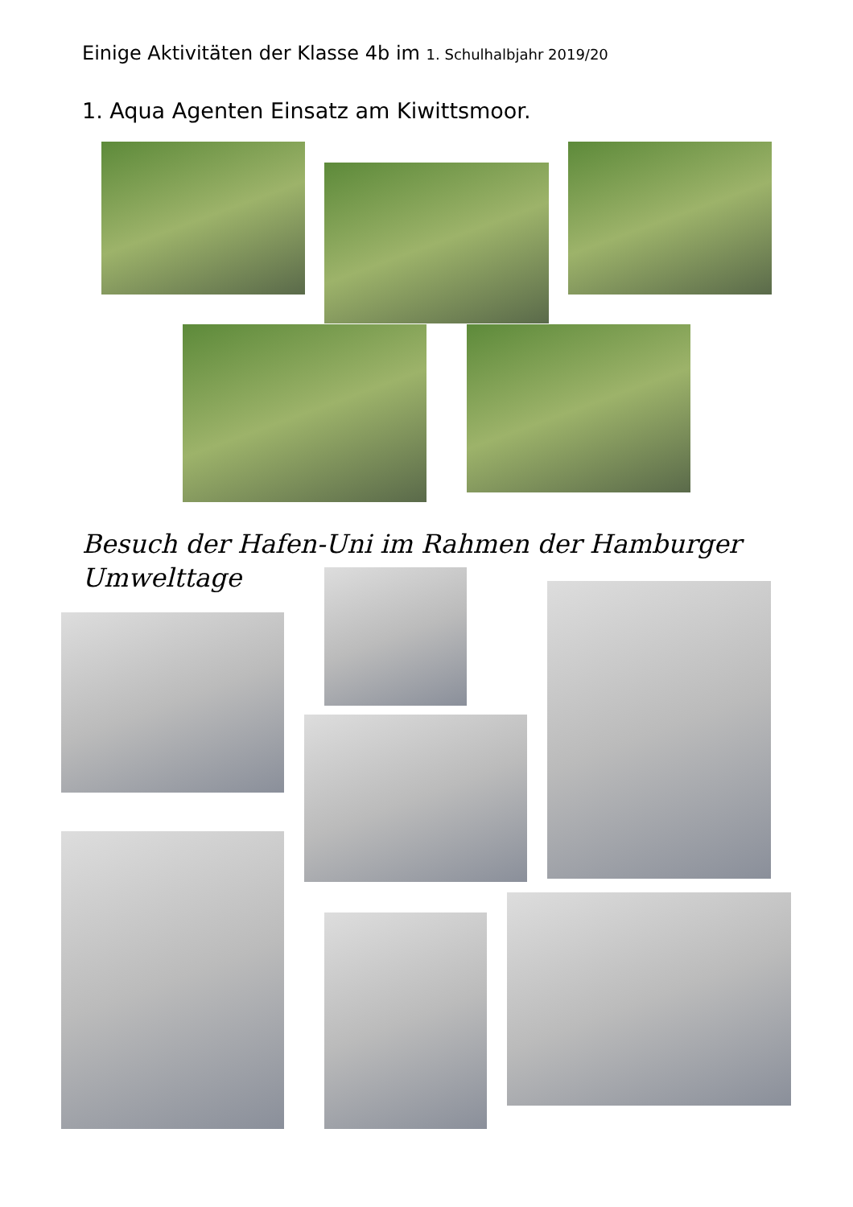Einige Aktivitäten der Klasse 4b im 1. Schulhalbjahr 2019/20
1. Aqua Agenten Einsatz am Kiwittsmoor.
Besuch der Hafen-Uni im Rahmen der Hamburger Umwelttage